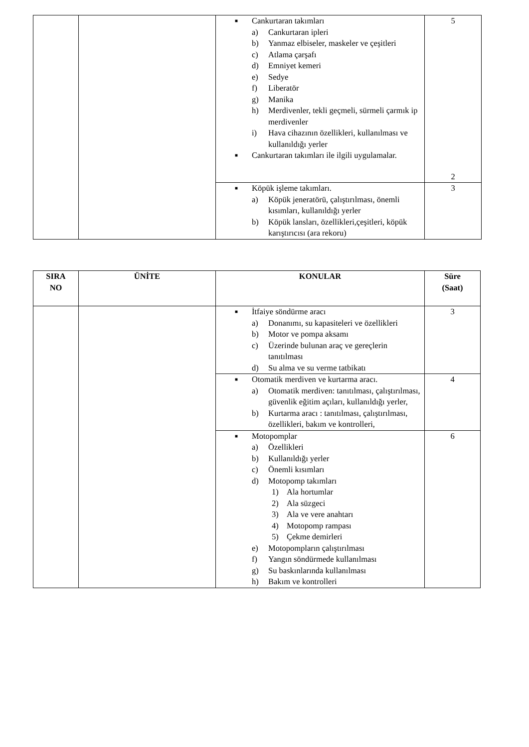| | | ■ Cankurtaran takımları a) Cankurtaran ipleri b) Yanmaz elbiseler, maskeler ve çeşitleri c) Atlama çarşafı d) Emniyet kemeri e) Sedye f) Liberatör g) Manika h) Merdivenler, tekli geçmeli, sürmeli çarmık ip merdivenler i) Hava cihazının özellikleri, kullanılması ve kullanıldığı yerler ■ Cankurtaran takımları ile ilgili uygulamalar. | 5 2 |
| | | ■ Köpük işleme takımları. a) Köpük jeneratörü, çalıştırılması, önemli kısımları, kullanıldığı yerler b) Köpük lansları, özellikleri,çeşitleri, köpük karıştırıcısı (ara rekoru) | 3 |
| SIRA NO | ÜNİTE | KONULAR | Süre (Saat) |
| --- | --- | --- | --- |
| | | ■ İtfaiye söndürme aracı a) Donanımı, su kapasiteleri ve özellikleri b) Motor ve pompa aksamı c) Üzerinde bulunan araç ve gereçlerin tanıtılması d) Su alma ve su verme tatbikatı | 3 |
| | | ■ Otomatik merdiven ve kurtarma aracı. a) Otomatik merdiven: tanıtılması, çalıştırılması, güvenlik eğitim açıları, kullanıldığı yerler, b) Kurtarma aracı : tanıtılması, çalıştırılması, özellikleri, bakım ve kontrolleri, | 4 |
| | | ■ Motopomplar a) Özellikleri b) Kullanıldığı yerler c) Önemli kısımları d) Motopomp takımları 1) Ala hortumlar 2) Ala süzgeci 3) Ala ve vere anahtarı 4) Motopomp rampası 5) Çekme demirleri e) Motopompların çalıştırılması f) Yangın söndürmede kullanılması g) Su baskınlarında kullanılması h) Bakım ve kontrolleri | 6 |